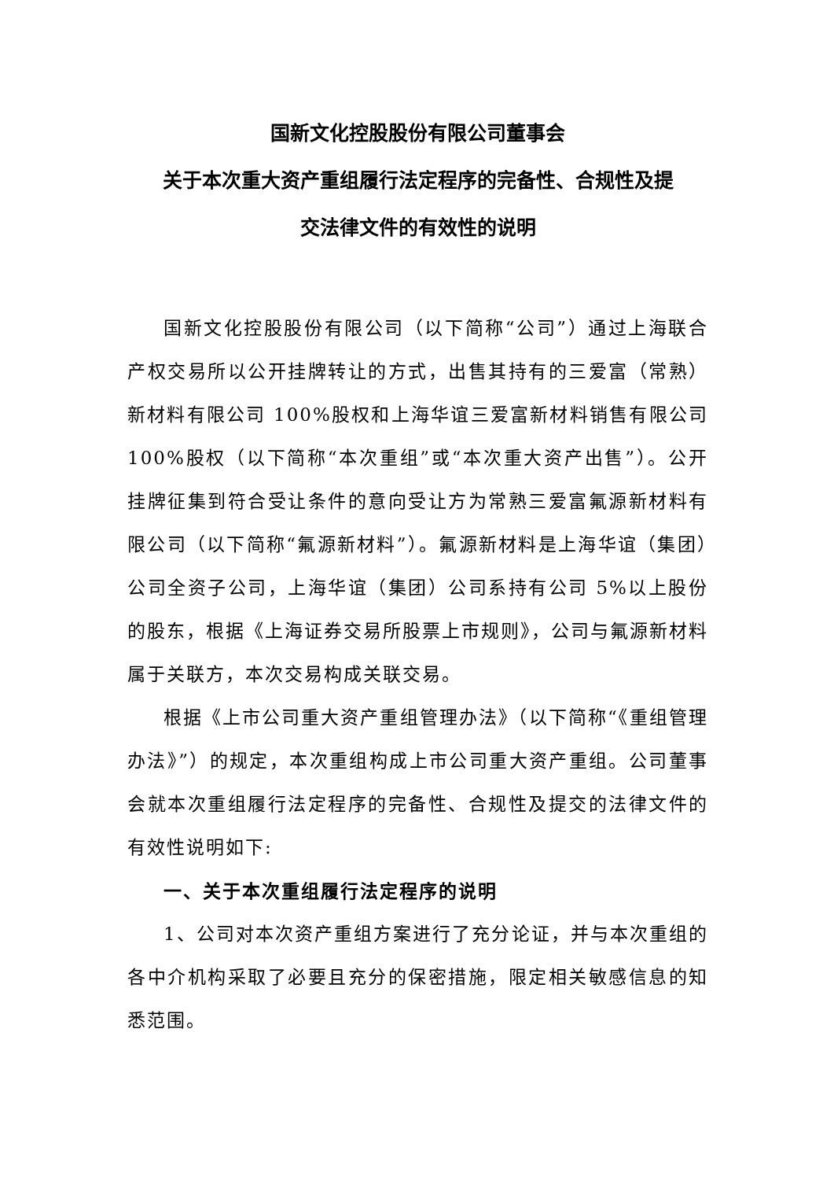国新文化控股股份有限公司董事会
关于本次重大资产重组履行法定程序的完备性、合规性及提
交法律文件的有效性的说明
国新文化控股股份有限公司（以下简称“公司”）通过上海联合产权交易所以公开挂牌转让的方式，出售其持有的三爱富（常熟）新材料有限公司 100%股权和上海华谊三爱富新材料销售有限公司 100%股权（以下简称“本次重组”或“本次重大资产出售”）。公开挂牌征集到符合受让条件的意向受让方为常熟三爱富氟源新材料有限公司（以下简称“氟源新材料”）。氟源新材料是上海华谊（集团）公司全资子公司，上海华谊（集团）公司系持有公司 5%以上股份的股东，根据《上海证券交易所股票上市规则》，公司与氟源新材料属于关联方，本次交易构成关联交易。
根据《上市公司重大资产重组管理办法》（以下简称“《重组管理办法》”）的规定，本次重组构成上市公司重大资产重组。公司董事会就本次重组履行法定程序的完备性、合规性及提交的法律文件的有效性说明如下:
一、关于本次重组履行法定程序的说明
1、公司对本次资产重组方案进行了充分论证，并与本次重组的各中介机构采取了必要且充分的保密措施，限定相关敏感信息的知悉范围。